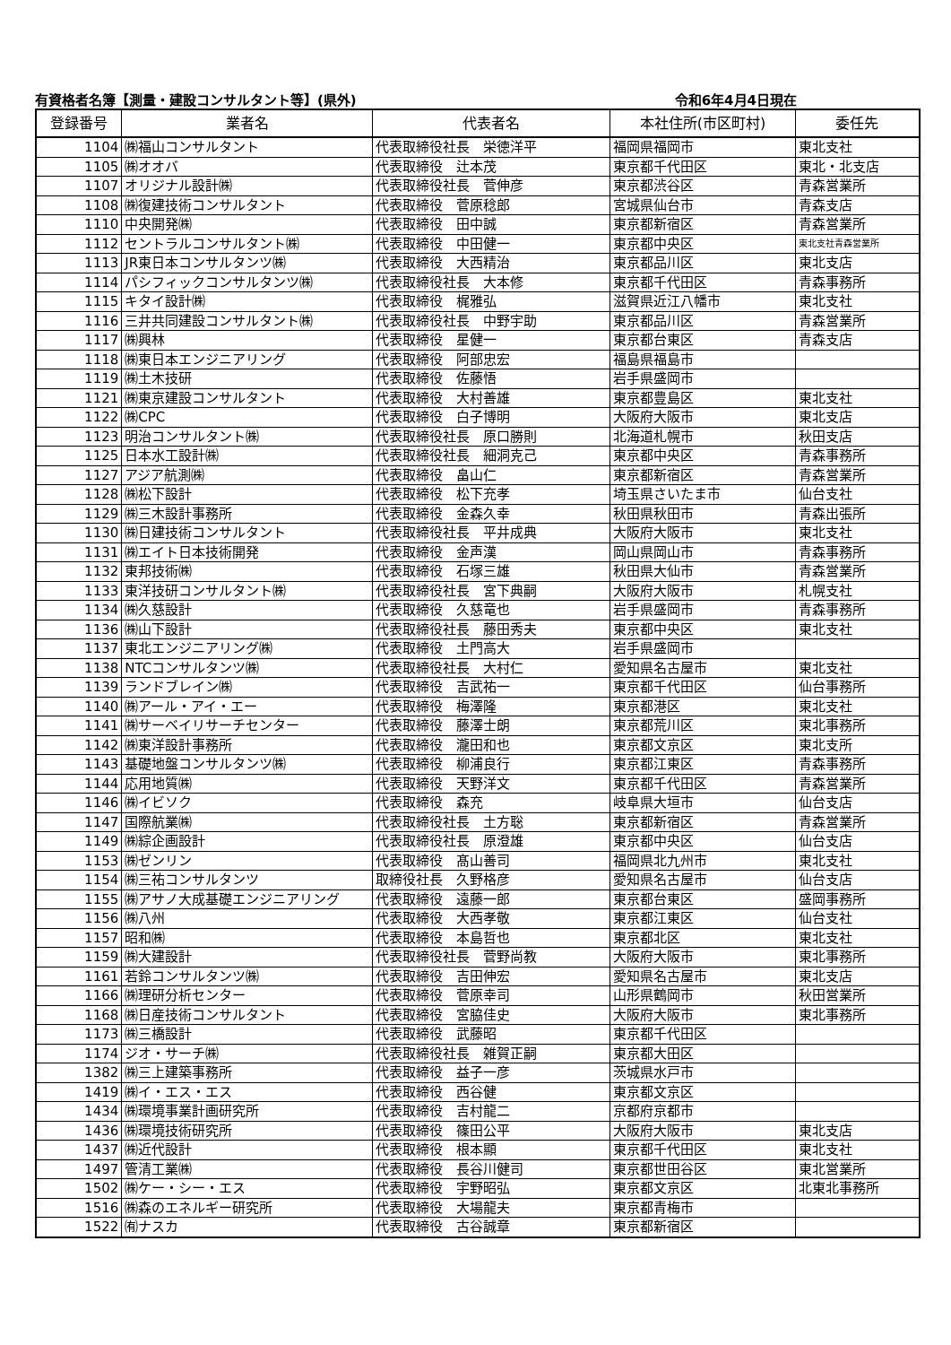有資格者名簿【測量・建設コンサルタント等】(県外) 令和6年4月4日現在
| 登録番号 | 業者名 | 代表者名 | 本社住所(市区町村) | 委任先 |
| --- | --- | --- | --- | --- |
| 1104 | ㈱福山コンサルタント | 代表取締役社長 栄徳洋平 | 福岡県福岡市 | 東北支社 |
| 1105 | ㈱オオバ | 代表取締役 辻本茂 | 東京都千代田区 | 東北・北支店 |
| 1107 | オリジナル設計㈱ | 代表取締役社長 菅伸彦 | 東京都渋谷区 | 青森営業所 |
| 1108 | ㈱復建技術コンサルタント | 代表取締役 菅原稔郎 | 宮城県仙台市 | 青森支店 |
| 1110 | 中央開発㈱ | 代表取締役 田中誠 | 東京都新宿区 | 青森営業所 |
| 1112 | セントラルコンサルタント㈱ | 代表取締役 中田健一 | 東京都中央区 | 東北支社青森営業所 |
| 1113 | JR東日本コンサルタンツ㈱ | 代表取締役 大西精治 | 東京都品川区 | 東北支店 |
| 1114 | パシフィックコンサルタンツ㈱ | 代表取締役社長 大本修 | 東京都千代田区 | 青森事務所 |
| 1115 | キタイ設計㈱ | 代表取締役 梶雅弘 | 滋賀県近江八幡市 | 東北支社 |
| 1116 | 三井共同建設コンサルタント㈱ | 代表取締役社長 中野宇助 | 東京都品川区 | 青森営業所 |
| 1117 | ㈱興林 | 代表取締役 星健一 | 東京都台東区 | 青森支店 |
| 1118 | ㈱東日本エンジニアリング | 代表取締役 阿部忠宏 | 福島県福島市 | |
| 1119 | ㈱土木技研 | 代表取締役 佐藤悟 | 岩手県盛岡市 | |
| 1121 | ㈱東京建設コンサルタント | 代表取締役 大村善雄 | 東京都豊島区 | 東北支社 |
| 1122 | ㈱CPC | 代表取締役 白子博明 | 大阪府大阪市 | 東北支店 |
| 1123 | 明治コンサルタント㈱ | 代表取締役社長 原口勝則 | 北海道札幌市 | 秋田支店 |
| 1125 | 日本水工設計㈱ | 代表取締役社長 細洞克己 | 東京都中央区 | 青森事務所 |
| 1127 | アジア航測㈱ | 代表取締役 畠山仁 | 東京都新宿区 | 青森営業所 |
| 1128 | ㈱松下設計 | 代表取締役 松下充孝 | 埼玉県さいたま市 | 仙台支社 |
| 1129 | ㈱三木設計事務所 | 代表取締役 金森久幸 | 秋田県秋田市 | 青森出張所 |
| 1130 | ㈱日建技術コンサルタント | 代表取締役社長 平井成典 | 大阪府大阪市 | 東北支社 |
| 1131 | ㈱エイト日本技術開発 | 代表取締役 金声漢 | 岡山県岡山市 | 青森事務所 |
| 1132 | 東邦技術㈱ | 代表取締役 石塚三雄 | 秋田県大仙市 | 青森営業所 |
| 1133 | 東洋技研コンサルタント㈱ | 代表取締役社長 宮下典嗣 | 大阪府大阪市 | 札幌支社 |
| 1134 | ㈱久慈設計 | 代表取締役 久慈竜也 | 岩手県盛岡市 | 青森事務所 |
| 1136 | ㈱山下設計 | 代表取締役社長 藤田秀夫 | 東京都中央区 | 東北支社 |
| 1137 | 東北エンジニアリング㈱ | 代表取締役 土門高大 | 岩手県盛岡市 | |
| 1138 | NTCコンサルタンツ㈱ | 代表取締役社長 大村仁 | 愛知県名古屋市 | 東北支社 |
| 1139 | ランドブレイン㈱ | 代表取締役 吉武祐一 | 東京都千代田区 | 仙台事務所 |
| 1140 | ㈱アール・アイ・エー | 代表取締役 梅澤隆 | 東京都港区 | 東北支社 |
| 1141 | ㈱サーベイリサーチセンター | 代表取締役 藤澤士朗 | 東京都荒川区 | 東北事務所 |
| 1142 | ㈱東洋設計事務所 | 代表取締役 瀧田和也 | 東京都文京区 | 東北支所 |
| 1143 | 基礎地盤コンサルタンツ㈱ | 代表取締役 柳浦良行 | 東京都江東区 | 青森事務所 |
| 1144 | 応用地質㈱ | 代表取締役 天野洋文 | 東京都千代田区 | 青森営業所 |
| 1146 | ㈱イビソク | 代表取締役 森充 | 岐阜県大垣市 | 仙台支店 |
| 1147 | 国際航業㈱ | 代表取締役社長 土方聡 | 東京都新宿区 | 青森営業所 |
| 1149 | ㈱綜企画設計 | 代表取締役社長 原澄雄 | 東京都中央区 | 仙台支店 |
| 1153 | ㈱ゼンリン | 代表取締役 髙山善司 | 福岡県北九州市 | 東北支社 |
| 1154 | ㈱三祐コンサルタンツ | 取締役社長 久野格彦 | 愛知県名古屋市 | 仙台支店 |
| 1155 | ㈱アサノ大成基礎エンジニアリング | 代表取締役 遠藤一郎 | 東京都台東区 | 盛岡事務所 |
| 1156 | ㈱八州 | 代表取締役 大西孝敬 | 東京都江東区 | 仙台支社 |
| 1157 | 昭和㈱ | 代表取締役 本島哲也 | 東京都北区 | 東北支社 |
| 1159 | ㈱大建設計 | 代表取締役社長 菅野尚教 | 大阪府大阪市 | 東北事務所 |
| 1161 | 若鈴コンサルタンツ㈱ | 代表取締役 吉田伸宏 | 愛知県名古屋市 | 東北支店 |
| 1166 | ㈱理研分析センター | 代表取締役 菅原幸司 | 山形県鶴岡市 | 秋田営業所 |
| 1168 | ㈱日産技術コンサルタント | 代表取締役 宮脇佳史 | 大阪府大阪市 | 東北事務所 |
| 1173 | ㈱三橋設計 | 代表取締役 武藤昭 | 東京都千代田区 | |
| 1174 | ジオ・サーチ㈱ | 代表取締役社長 雑賀正嗣 | 東京都大田区 | |
| 1382 | ㈱三上建築事務所 | 代表取締役 益子一彦 | 茨城県水戸市 | |
| 1419 | ㈱イ・エス・エス | 代表取締役 西谷健 | 東京都文京区 | |
| 1434 | ㈱環境事業計画研究所 | 代表取締役 吉村龍二 | 京都府京都市 | |
| 1436 | ㈱環境技術研究所 | 代表取締役 篠田公平 | 大阪府大阪市 | 東北支店 |
| 1437 | ㈱近代設計 | 代表取締役 根本顯 | 東京都千代田区 | 東北支社 |
| 1497 | 管清工業㈱ | 代表取締役 長谷川健司 | 東京都世田谷区 | 東北営業所 |
| 1502 | ㈱ケー・シー・エス | 代表取締役 宇野昭弘 | 東京都文京区 | 北東北事務所 |
| 1516 | ㈱森のエネルギー研究所 | 代表取締役 大場龍夫 | 東京都青梅市 | |
| 1522 | ㈲ナスカ | 代表取締役 古谷誠章 | 東京都新宿区 | |